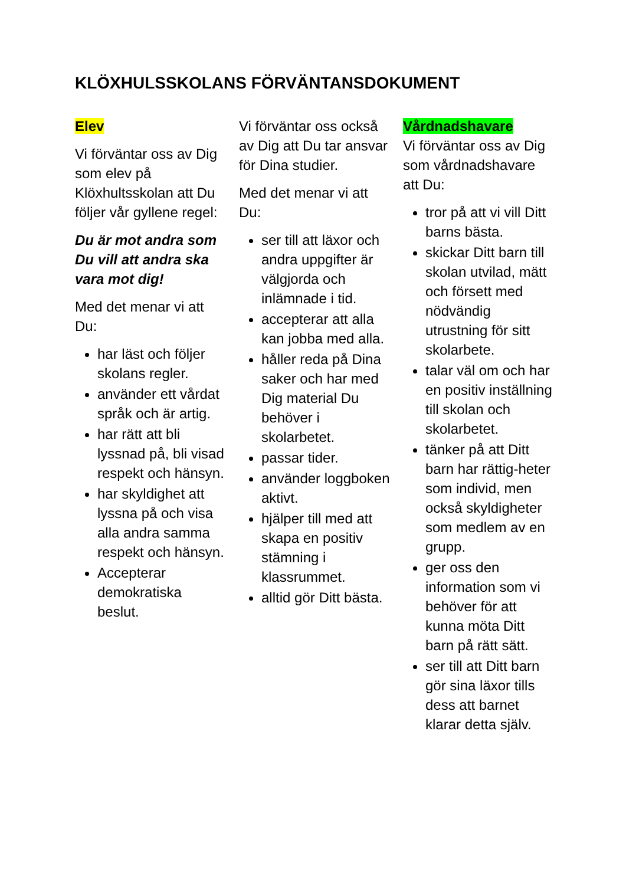KLÖXHULSSKOLANS FÖRVÄNTANSDOKUMENT
Elev
Vi förväntar oss av Dig som elev på Klöxhultsskolan att Du följer vår gyllene regel:
Du är mot andra som Du vill att andra ska vara mot dig!
Med det menar vi att Du:
har läst och följer skolans regler.
använder ett vårdat språk och är artig.
har rätt att bli lyssnad på, bli visad respekt och hänsyn.
har skyldighet att lyssna på och visa alla andra samma respekt och hänsyn.
Accepterar demokratiska beslut.
Vi förväntar oss också av Dig att Du tar ansvar för Dina studier.
Med det menar vi att Du:
ser till att läxor och andra uppgifter är välgjorda och inlämnade i tid.
accepterar att alla kan jobba med alla.
håller reda på Dina saker och har med Dig material Du behöver i skolarbetet.
passar tider.
använder loggboken aktivt.
hjälper till med att skapa en positiv stämning i klassrummet.
alltid gör Ditt bästa.
Vårdnadshavare
Vi förväntar oss av Dig som vårdnadshavare att Du:
tror på att vi vill Ditt barns bästa.
skickar Ditt barn till skolan utvilad, mätt och försett med nödvändig utrustning för sitt skolarbete.
talar väl om och har en positiv inställning till skolan och skolarbetet.
tänker på att Ditt barn har rättig-heter som individ, men också skyldigheter som medlem av en grupp.
ger oss den information som vi behöver för att kunna möta Ditt barn på rätt sätt.
ser till att Ditt barn gör sina läxor tills dess att barnet klarar detta själv.